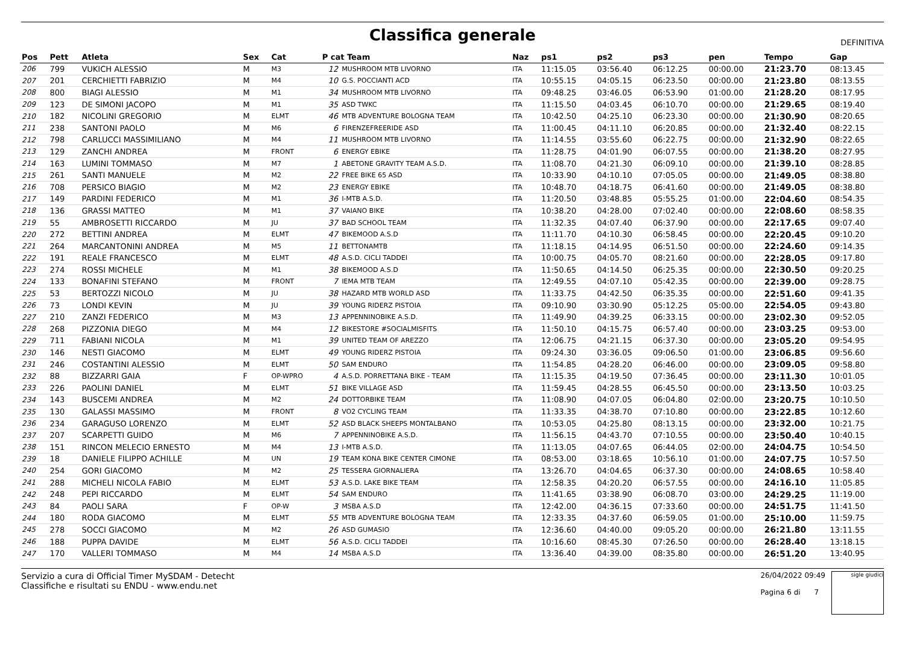Classifica generale
DEFINITIVA
| Pos | Pett | Atleta | Sex | Cat | P cat Team | | Naz | ps1 | ps2 | ps3 | pen | Tempo | Gap |
| --- | --- | --- | --- | --- | --- | --- | --- | --- | --- | --- | --- | --- | --- |
| 206 | 799 | VUKICH ALESSIO | M | M3 | 12 | MUSHROOM MTB LIVORNO | ITA | 11:15.05 | 03:56.40 | 06:12.25 | 00:00.00 | 21:23.70 | 08:13.45 |
| 207 | 201 | CERCHIETTI FABRIZIO | M | M4 | 10 | G.S. POCCIANTI ACD | ITA | 10:55.15 | 04:05.15 | 06:23.50 | 00:00.00 | 21:23.80 | 08:13.55 |
| 208 | 800 | BIAGI ALESSIO | M | M1 | 34 | MUSHROOM MTB LIVORNO | ITA | 09:48.25 | 03:46.05 | 06:53.90 | 01:00.00 | 21:28.20 | 08:17.95 |
| 209 | 123 | DE SIMONI JACOPO | M | M1 | 35 | ASD TWKC | ITA | 11:15.50 | 04:03.45 | 06:10.70 | 00:00.00 | 21:29.65 | 08:19.40 |
| 210 | 182 | NICOLINI GREGORIO | M | ELMT | 46 | MTB ADVENTURE BOLOGNA TEAM | ITA | 10:42.50 | 04:25.10 | 06:23.30 | 00:00.00 | 21:30.90 | 08:20.65 |
| 211 | 238 | SANTONI PAOLO | M | M6 | 6 | FIRENZEFREERIDE ASD | ITA | 11:00.45 | 04:11.10 | 06:20.85 | 00:00.00 | 21:32.40 | 08:22.15 |
| 212 | 798 | CARLUCCI MASSIMILIANO | M | M4 | 11 | MUSHROOM MTB LIVORNO | ITA | 11:14.55 | 03:55.60 | 06:22.75 | 00:00.00 | 21:32.90 | 08:22.65 |
| 213 | 129 | ZANCHI ANDREA | M | FRONT | 6 | ENERGY EBIKE | ITA | 11:28.75 | 04:01.90 | 06:07.55 | 00:00.00 | 21:38.20 | 08:27.95 |
| 214 | 163 | LUMINI TOMMASO | M | M7 | 1 | ABETONE GRAVITY TEAM A.S.D. | ITA | 11:08.70 | 04:21.30 | 06:09.10 | 00:00.00 | 21:39.10 | 08:28.85 |
| 215 | 261 | SANTI MANUELE | M | M2 | 22 | FREE BIKE 65 ASD | ITA | 10:33.90 | 04:10.10 | 07:05.05 | 00:00.00 | 21:49.05 | 08:38.80 |
| 216 | 708 | PERSICO BIAGIO | M | M2 | 23 | ENERGY EBIKE | ITA | 10:48.70 | 04:18.75 | 06:41.60 | 00:00.00 | 21:49.05 | 08:38.80 |
| 217 | 149 | PARDINI FEDERICO | M | M1 | 36 | I-MTB A.S.D. | ITA | 11:20.50 | 03:48.85 | 05:55.25 | 01:00.00 | 22:04.60 | 08:54.35 |
| 218 | 136 | GRASSI MATTEO | M | M1 | 37 | VAIANO BIKE | ITA | 10:38.20 | 04:28.00 | 07:02.40 | 00:00.00 | 22:08.60 | 08:58.35 |
| 219 | 55 | AMBROSETTI RICCARDO | M | JU | 37 | BAD SCHOOL TEAM | ITA | 11:32.35 | 04:07.40 | 06:37.90 | 00:00.00 | 22:17.65 | 09:07.40 |
| 220 | 272 | BETTINI ANDREA | M | ELMT | 47 | BIKEMOOD A.S.D | ITA | 11:11.70 | 04:10.30 | 06:58.45 | 00:00.00 | 22:20.45 | 09:10.20 |
| 221 | 264 | MARCANTONINI ANDREA | M | M5 | 11 | BETTONAMTB | ITA | 11:18.15 | 04:14.95 | 06:51.50 | 00:00.00 | 22:24.60 | 09:14.35 |
| 222 | 191 | REALE FRANCESCO | M | ELMT | 48 | A.S.D. CICLI TADDEI | ITA | 10:00.75 | 04:05.70 | 08:21.60 | 00:00.00 | 22:28.05 | 09:17.80 |
| 223 | 274 | ROSSI MICHELE | M | M1 | 38 | BIKEMOOD A.S.D | ITA | 11:50.65 | 04:14.50 | 06:25.35 | 00:00.00 | 22:30.50 | 09:20.25 |
| 224 | 133 | BONAFINI STEFANO | M | FRONT | 7 | IEMA MTB TEAM | ITA | 12:49.55 | 04:07.10 | 05:42.35 | 00:00.00 | 22:39.00 | 09:28.75 |
| 225 | 53 | BERTOZZI NICOLO | M | JU | 38 | HAZARD MTB WORLD ASD | ITA | 11:33.75 | 04:42.50 | 06:35.35 | 00:00.00 | 22:51.60 | 09:41.35 |
| 226 | 73 | LONDI KEVIN | M | JU | 39 | YOUNG RIDERZ PISTOIA | ITA | 09:10.90 | 03:30.90 | 05:12.25 | 05:00.00 | 22:54.05 | 09:43.80 |
| 227 | 210 | ZANZI FEDERICO | M | M3 | 13 | APPENNINOBIKE A.S.D. | ITA | 11:49.90 | 04:39.25 | 06:33.15 | 00:00.00 | 23:02.30 | 09:52.05 |
| 228 | 268 | PIZZONIA DIEGO | M | M4 | 12 | BIKESTORE #SOCIALMISFITS | ITA | 11:50.10 | 04:15.75 | 06:57.40 | 00:00.00 | 23:03.25 | 09:53.00 |
| 229 | 711 | FABIANI NICOLA | M | M1 | 39 | UNITED TEAM OF AREZZO | ITA | 12:06.75 | 04:21.15 | 06:37.30 | 00:00.00 | 23:05.20 | 09:54.95 |
| 230 | 146 | NESTI GIACOMO | M | ELMT | 49 | YOUNG RIDERZ PISTOIA | ITA | 09:24.30 | 03:36.05 | 09:06.50 | 01:00.00 | 23:06.85 | 09:56.60 |
| 231 | 246 | COSTANTINI ALESSIO | M | ELMT | 50 | SAM ENDURO | ITA | 11:54.85 | 04:28.20 | 06:46.00 | 00:00.00 | 23:09.05 | 09:58.80 |
| 232 | 88 | BIZZARRI GAIA | F | OP-WPRO | 4 | A.S.D. PORRETTANA BIKE - TEAM | ITA | 11:15.35 | 04:19.50 | 07:36.45 | 00:00.00 | 23:11.30 | 10:01.05 |
| 233 | 226 | PAOLINI DANIEL | M | ELMT | 51 | BIKE VILLAGE ASD | ITA | 11:59.45 | 04:28.55 | 06:45.50 | 00:00.00 | 23:13.50 | 10:03.25 |
| 234 | 143 | BUSCEMI ANDREA | M | M2 | 24 | DOTTORBIKE TEAM | ITA | 11:08.90 | 04:07.05 | 06:04.80 | 02:00.00 | 23:20.75 | 10:10.50 |
| 235 | 130 | GALASSI MASSIMO | M | FRONT | 8 | VO2 CYCLING TEAM | ITA | 11:33.35 | 04:38.70 | 07:10.80 | 00:00.00 | 23:22.85 | 10:12.60 |
| 236 | 234 | GARAGUSO LORENZO | M | ELMT | 52 | ASD BLACK SHEEPS MONTALBANO | ITA | 10:53.05 | 04:25.80 | 08:13.15 | 00:00.00 | 23:32.00 | 10:21.75 |
| 237 | 207 | SCARPETTI GUIDO | M | M6 | 7 | APPENNINOBIKE A.S.D. | ITA | 11:56.15 | 04:43.70 | 07:10.55 | 00:00.00 | 23:50.40 | 10:40.15 |
| 238 | 151 | RINCON MELECIO ERNESTO | M | M4 | 13 | I-MTB A.S.D. | ITA | 11:13.05 | 04:07.65 | 06:44.05 | 02:00.00 | 24:04.75 | 10:54.50 |
| 239 | 18 | DANIELE FILIPPO ACHILLE | M | UN | 19 | TEAM KONA BIKE CENTER CIMONE | ITA | 08:53.00 | 03:18.65 | 10:56.10 | 01:00.00 | 24:07.75 | 10:57.50 |
| 240 | 254 | GORI GIACOMO | M | M2 | 25 | TESSERA GIORNALIERA | ITA | 13:26.70 | 04:04.65 | 06:37.30 | 00:00.00 | 24:08.65 | 10:58.40 |
| 241 | 288 | MICHELI NICOLA FABIO | M | ELMT | 53 | A.S.D. LAKE BIKE TEAM | ITA | 12:58.35 | 04:20.20 | 06:57.55 | 00:00.00 | 24:16.10 | 11:05.85 |
| 242 | 248 | PEPI RICCARDO | M | ELMT | 54 | SAM ENDURO | ITA | 11:41.65 | 03:38.90 | 06:08.70 | 03:00.00 | 24:29.25 | 11:19.00 |
| 243 | 84 | PAOLI SARA | F | OP-W | 3 | MSBA A.S.D | ITA | 12:42.00 | 04:36.15 | 07:33.60 | 00:00.00 | 24:51.75 | 11:41.50 |
| 244 | 180 | RODA GIACOMO | M | ELMT | 55 | MTB ADVENTURE BOLOGNA TEAM | ITA | 12:33.35 | 04:37.60 | 06:59.05 | 01:00.00 | 25:10.00 | 11:59.75 |
| 245 | 278 | SOCCI GIACOMO | M | M2 | 26 | ASD GUMASIO | ITA | 12:36.60 | 04:40.00 | 09:05.20 | 00:00.00 | 26:21.80 | 13:11.55 |
| 246 | 188 | PUPPA DAVIDE | M | ELMT | 56 | A.S.D. CICLI TADDEI | ITA | 10:16.60 | 08:45.30 | 07:26.50 | 00:00.00 | 26:28.40 | 13:18.15 |
| 247 | 170 | VALLERI TOMMASO | M | M4 | 14 | MSBA A.S.D | ITA | 13:36.40 | 04:39.00 | 08:35.80 | 00:00.00 | 26:51.20 | 13:40.95 |
Servizio a cura di Official Timer MySDAM - Detecht
Classifiche e risultati su ENDU - www.endu.net
26/04/2022 09:49
Pagina 6 di 7
sigle giudici